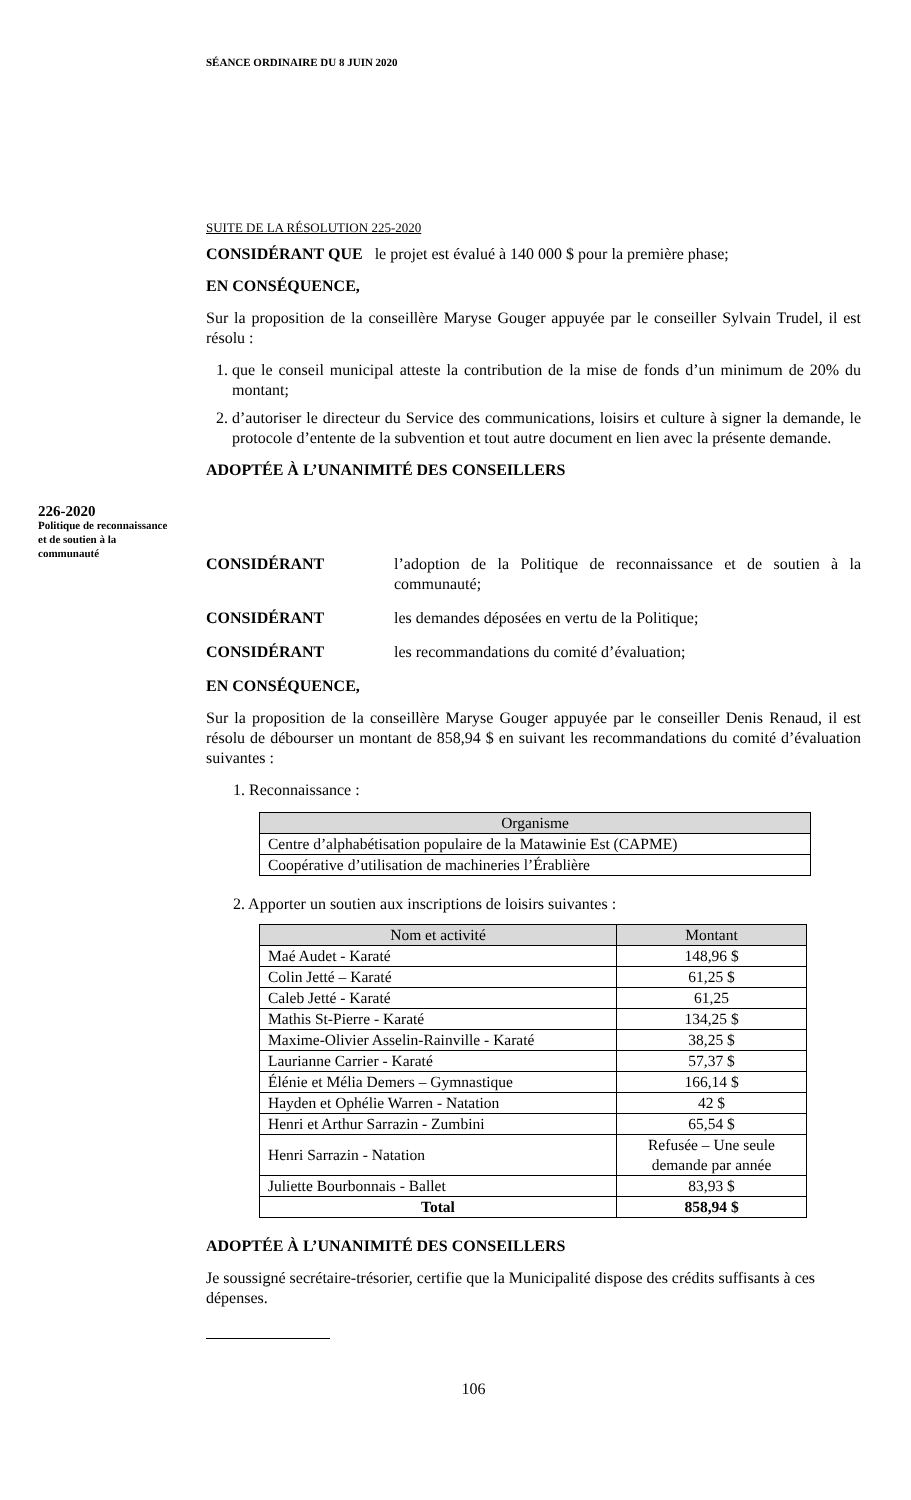SÉANCE ORDINAIRE DU 8 JUIN 2020
SUITE DE LA RÉSOLUTION 225-2020
CONSIDÉRANT QUE le projet est évalué à 140 000 $ pour la première phase;
EN CONSÉQUENCE,
Sur la proposition de la conseillère Maryse Gouger appuyée par le conseiller Sylvain Trudel, il est résolu :
1. que le conseil municipal atteste la contribution de la mise de fonds d’un minimum de 20% du montant;
2. d’autoriser le directeur du Service des communications, loisirs et culture à signer la demande, le protocole d’entente de la subvention et tout autre document en lien avec la présente demande.
ADOPTÉE À L’UNANIMITÉ DES CONSEILLERS
226-2020
Politique de reconnaissance et de soutien à la communauté
CONSIDÉRANT l’adoption de la Politique de reconnaissance et de soutien à la communauté;
CONSIDÉRANT les demandes déposées en vertu de la Politique;
CONSIDÉRANT les recommandations du comité d’évaluation;
EN CONSÉQUENCE,
Sur la proposition de la conseillère Maryse Gouger appuyée par le conseiller Denis Renaud, il est résolu de débourser un montant de 858,94 $ en suivant les recommandations du comité d’évaluation suivantes :
1. Reconnaissance :
| Organisme |
| --- |
| Centre d’alphabétisation populaire de la Matawinie Est (CAPME) |
| Coopérative d’utilisation de machineries l’Érablière |
2. Apporter un soutien aux inscriptions de loisirs suivantes :
| Nom et activité | Montant |
| --- | --- |
| Maé Audet - Karaté | 148,96 $ |
| Colin Jetté – Karaté | 61,25 $ |
| Caleb Jetté - Karaté | 61,25 |
| Mathis St-Pierre - Karaté | 134,25 $ |
| Maxime-Olivier Asselin-Rainville - Karaté | 38,25 $ |
| Laurianne Carrier - Karaté | 57,37 $ |
| Élénie et Mélia Demers – Gymnastique | 166,14 $ |
| Hayden et Ophélie Warren - Natation | 42 $ |
| Henri et Arthur Sarrazin - Zumbini | 65,54 $ |
| Henri Sarrazin - Natation | Refusée – Une seule demande par année |
| Juliette Bourbonnais - Ballet | 83,93 $ |
| Total | 858,94 $ |
ADOPTÉE À L’UNANIMITÉ DES CONSEILLERS
Je soussigné secrétaire-trésorier, certifie que la Municipalité dispose des crédits suffisants à ces dépenses.
106